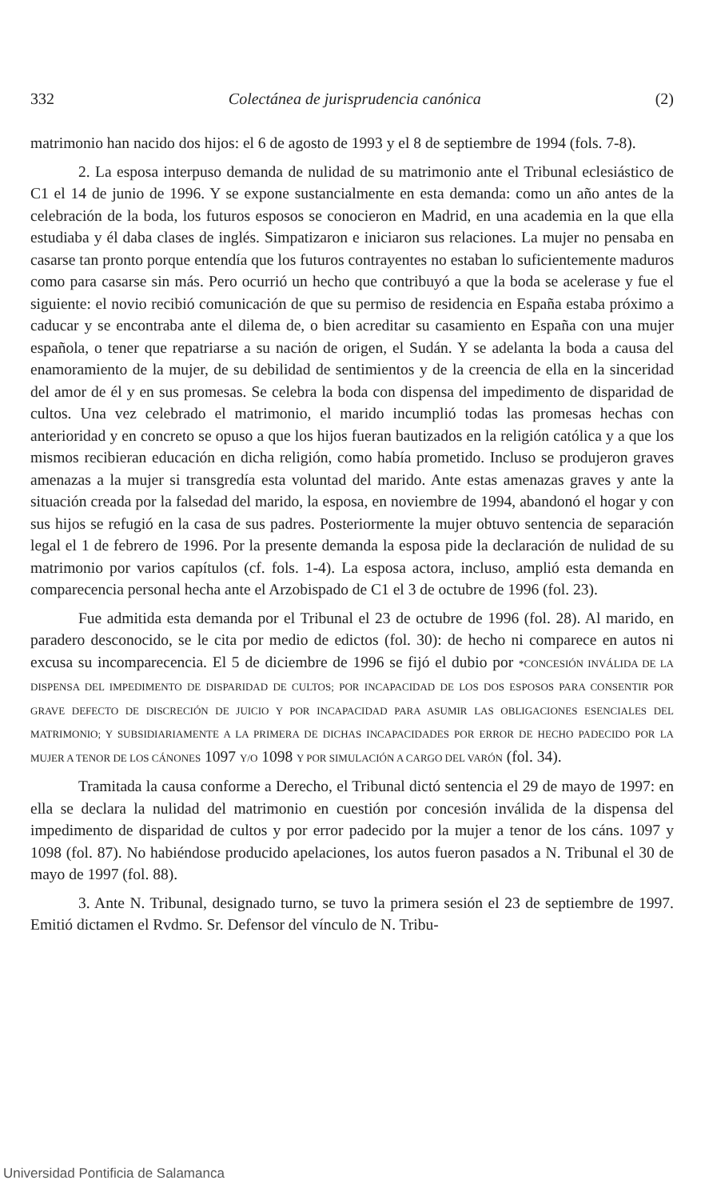332 Colectánea de jurisprudencia canónica (2)
matrimonio han nacido dos hijos: el 6 de agosto de 1993 y el 8 de septiembre de 1994 (fols. 7-8).
2. La esposa interpuso demanda de nulidad de su matrimonio ante el Tribunal eclesiástico de C1 el 14 de junio de 1996. Y se expone sustancialmente en esta demanda: como un año antes de la celebración de la boda, los futuros esposos se conocieron en Madrid, en una academia en la que ella estudiaba y él daba clases de inglés. Simpatizaron e iniciaron sus relaciones. La mujer no pensaba en casarse tan pronto porque entendía que los futuros contrayentes no estaban lo suficientemente maduros como para casarse sin más. Pero ocurrió un hecho que contribuyó a que la boda se acelerase y fue el siguiente: el novio recibió comunicación de que su permiso de residencia en España estaba próximo a caducar y se encontraba ante el dilema de, o bien acreditar su casamiento en España con una mujer española, o tener que repatriarse a su nación de origen, el Sudán. Y se adelanta la boda a causa del enamoramiento de la mujer, de su debilidad de sentimientos y de la creencia de ella en la sinceridad del amor de él y en sus promesas. Se celebra la boda con dispensa del impedimento de disparidad de cultos. Una vez celebrado el matrimonio, el marido incumplió todas las promesas hechas con anterioridad y en concreto se opuso a que los hijos fueran bautizados en la religión católica y a que los mismos recibieran educación en dicha religión, como había prometido. Incluso se produjeron graves amenazas a la mujer si transgredía esta voluntad del marido. Ante estas amenazas graves y ante la situación creada por la falsedad del marido, la esposa, en noviembre de 1994, abandonó el hogar y con sus hijos se refugió en la casa de sus padres. Posteriormente la mujer obtuvo sentencia de separación legal el 1 de febrero de 1996. Por la presente demanda la esposa pide la declaración de nulidad de su matrimonio por varios capítulos (cf. fols. 1-4). La esposa actora, incluso, amplió esta demanda en comparecencia personal hecha ante el Arzobispado de C1 el 3 de octubre de 1996 (fol. 23).
Fue admitida esta demanda por el Tribunal el 23 de octubre de 1996 (fol. 28). Al marido, en paradero desconocido, se le cita por medio de edictos (fol. 30): de hecho ni comparece en autos ni excusa su incomparecencia. El 5 de diciembre de 1996 se fijó el dubio por *CONCESIÓN INVÁLIDA DE LA DISPENSA DEL IMPEDIMENTO DE DISPARIDAD DE CULTOS; POR INCAPACIDAD DE LOS DOS ESPOSOS PARA CONSENTIR POR GRAVE DEFECTO DE DISCRECIÓN DE JUICIO Y POR INCAPACIDAD PARA ASUMIR LAS OBLIGACIONES ESENCIALES DEL MATRIMONIO; Y SUBSIDIARIAMENTE A LA PRIMERA DE DICHAS INCAPACIDADES POR ERROR DE HECHO PADECIDO POR LA MUJER A TENOR DE LOS CÁNONES 1097 Y/O 1098 Y POR SIMULACIÓN A CARGO DEL VARÓN (fol. 34).
Tramitada la causa conforme a Derecho, el Tribunal dictó sentencia el 29 de mayo de 1997: en ella se declara la nulidad del matrimonio en cuestión por concesión inválida de la dispensa del impedimento de disparidad de cultos y por error padecido por la mujer a tenor de los cáns. 1097 y 1098 (fol. 87). No habiéndose producido apelaciones, los autos fueron pasados a N. Tribunal el 30 de mayo de 1997 (fol. 88).
3. Ante N. Tribunal, designado turno, se tuvo la primera sesión el 23 de septiembre de 1997. Emitió dictamen el Rvdmo. Sr. Defensor del vínculo de N. Tribu-
Universidad Pontificia de Salamanca